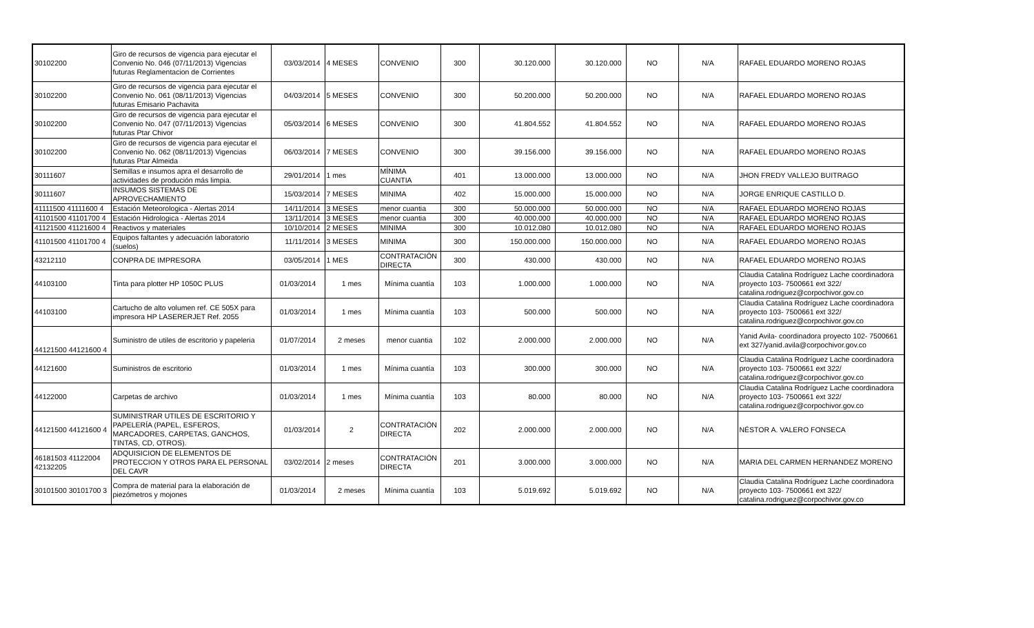| 30102200 | Giro de recursos de vigencia para ejecutar el Convenio No. 046 (07/11/2013) Vigencias futuras Reglamentacion de Corrientes | 03/03/2014 | 4 MESES | CONVENIO | 300 | 30.120.000 | 30.120.000 | NO | N/A | RAFAEL EDUARDO MORENO ROJAS |
| 30102200 | Giro de recursos de vigencia para ejecutar el Convenio No. 061 (08/11/2013) Vigencias futuras Emisario Pachavita | 04/03/2014 | 5 MESES | CONVENIO | 300 | 50.200.000 | 50.200.000 | NO | N/A | RAFAEL EDUARDO MORENO ROJAS |
| 30102200 | Giro de recursos de vigencia para ejecutar el Convenio No. 047 (07/11/2013) Vigencias futuras Ptar Chivor | 05/03/2014 | 6 MESES | CONVENIO | 300 | 41.804.552 | 41.804.552 | NO | N/A | RAFAEL EDUARDO MORENO ROJAS |
| 30102200 | Giro de recursos de vigencia para ejecutar el Convenio No. 062 (08/11/2013) Vigencias futuras Ptar Almeida | 06/03/2014 | 7 MESES | CONVENIO | 300 | 39.156.000 | 39.156.000 | NO | N/A | RAFAEL EDUARDO MORENO ROJAS |
| 30111607 | Semillas e insumos apra el desarrollo de actividades de produción más limpia. | 29/01/2014 | 1 mes | MÍNIMA CUANTIA | 401 | 13.000.000 | 13.000.000 | NO | N/A | JHON FREDY VALLEJO BUITRAGO |
| 30111607 | INSUMOS SISTEMAS DE APROVECHAMIENTO | 15/03/2014 | 7 MESES | MINIMA | 402 | 15.000.000 | 15.000.000 | NO | N/A | JORGE ENRIQUE CASTILLO D. |
| 41111500 41111600 4 | Estación Meteorologica - Alertas 2014 | 14/11/2014 | 3 MESES | menor cuantia | 300 | 50.000.000 | 50.000.000 | NO | N/A | RAFAEL EDUARDO MORENO ROJAS |
| 41101500 41101700 4 | Estación Hidrologica - Alertas 2014 | 13/11/2014 | 3 MESES | menor cuantia | 300 | 40.000.000 | 40.000.000 | NO | N/A | RAFAEL EDUARDO MORENO ROJAS |
| 41121500 41121600 4 | Reactivos y materiales | 10/10/2014 | 2 MESES | MINIMA | 300 | 10.012.080 | 10.012.080 | NO | N/A | RAFAEL EDUARDO MORENO ROJAS |
| 41101500 41101700 4 | Equipos faltantes y adecuación laboratorio (suelos) | 11/11/2014 | 3 MESES | MINIMA | 300 | 150.000.000 | 150.000.000 | NO | N/A | RAFAEL EDUARDO MORENO ROJAS |
| 43212110 | CONPRA DE IMPRESORA | 03/05/2014 | 1 MES | CONTRATACIÓN DIRECTA | 300 | 430.000 | 430.000 | NO | N/A | RAFAEL EDUARDO MORENO ROJAS |
| 44103100 | Tinta para plotter HP 1050C PLUS | 01/03/2014 | 1 mes | Mínima cuantía | 103 | 1.000.000 | 1.000.000 | NO | N/A | Claudia Catalina Rodríguez Lache coordinadora proyecto 103- 7500661 ext 322/ catalina.rodriguez@corpochivor.gov.co |
| 44103100 | Cartucho de alto volumen ref. CE 505X para impresora HP LASERERJET Ref. 2055 | 01/03/2014 | 1 mes | Mínima cuantía | 103 | 500.000 | 500.000 | NO | N/A | Claudia Catalina Rodríguez Lache coordinadora proyecto 103- 7500661 ext 322/ catalina.rodriguez@corpochivor.gov.co |
| 44121500 44121600 4 | Suministro de utiles de escritorio y papeleria | 01/07/2014 | 2 meses | menor cuantia | 102 | 2.000.000 | 2.000.000 | NO | N/A | Yanid Avila- coordinadora proyecto 102- 7500661 ext 327/yanid.avila@corpochivor.gov.co |
| 44121600 | Suministros de escritorio | 01/03/2014 | 1 mes | Mínima cuantía | 103 | 300.000 | 300.000 | NO | N/A | Claudia Catalina Rodríguez Lache coordinadora proyecto 103- 7500661 ext 322/ catalina.rodriguez@corpochivor.gov.co |
| 44122000 | Carpetas de archivo | 01/03/2014 | 1 mes | Mínima cuantía | 103 | 80.000 | 80.000 | NO | N/A | Claudia Catalina Rodríguez Lache coordinadora proyecto 103- 7500661 ext 322/ catalina.rodriguez@corpochivor.gov.co |
| 44121500 44121600 4 | SUMINISTRAR UTILES DE ESCRITORIO Y PAPELERÍA (PAPEL, ESFEROS, MARCADORES, CARPETAS, GANCHOS, TINTAS, CD, OTROS). | 01/03/2014 | 2 | CONTRATACIÓN DIRECTA | 202 | 2.000.000 | 2.000.000 | NO | N/A | NÉSTOR A. VALERO FONSECA |
| 46181503 41122004 42132205 | ADQUISICION DE ELEMENTOS DE PROTECCION Y OTROS PARA EL PERSONAL DEL CAVR | 03/02/2014 | 2 meses | CONTRATACIÓN DIRECTA | 201 | 3.000.000 | 3.000.000 | NO | N/A | MARIA DEL CARMEN HERNANDEZ MORENO |
| 30101500 30101700 3 | Compra de material para la elaboración de piezómetros y mojones | 01/03/2014 | 2 meses | Mínima cuantía | 103 | 5.019.692 | 5.019.692 | NO | N/A | Claudia Catalina Rodríguez Lache coordinadora proyecto 103- 7500661 ext 322/ catalina.rodriguez@corpochivor.gov.co |